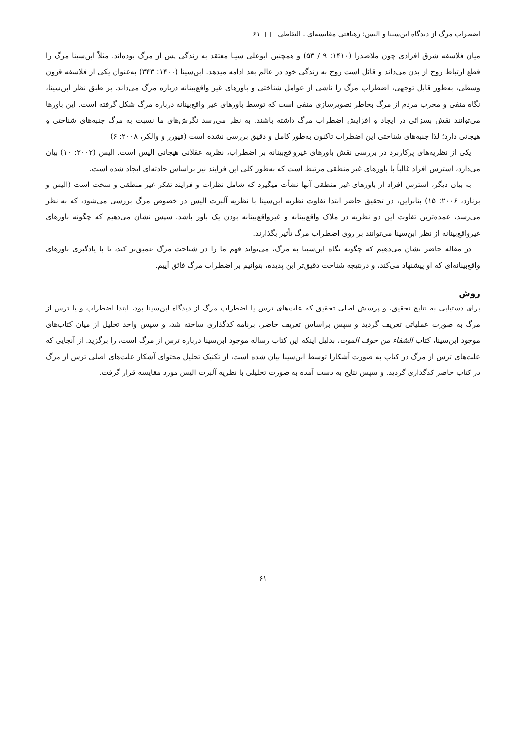اضطراب مرگ از دیدگاه ابن‌سینا و الیس: رهیافتی مقایسه‌ای ـ التقاطی □ ۶۱
میان فلاسفه شرق افرادی چون ملاصدرا (۱۴۱۰: ۹ / ۵۳) و همچنین ابوعلی سینا معتقد به زندگی پس از مرگ بوده‌اند. مثلاً ابن‌سینا مرگ را قطع ارتباط روح از بدن می‌داند و قائل است روح به زندگی خود در عالم بعد ادامه میدهد. ابن‌سینا (۱۴۰۰: ۳۴۳) به‌عنوان یکی از فلاسفه قرون وسطی، به‌طور قابل توجهی، اضطراب مرگ را ناشی از عوامل شناختی و باورهای غیر واقع‌بینانه درباره مرگ می‌داند. بر طبق نظر ابن‌سینا، نگاه منفی و مخرب مردم از مرگ بخاطر تصویرسازی منفی است که توسط باورهای غیر واقع‌بینانه درباره مرگ شکل گرفته است. این باورها می‌توانند نقش بسزائی در ایجاد و افزایش اضطراب مرگ داشته باشند. به نظر می‌رسد نگرش‌های ما نسبت به مرگ جنبه‌های شناختی و هیجانی دارد؛ لذا جنبه‌های شناختی این اضطراب تاکنون به‌طور کامل و دقیق بررسی نشده است (فیورر و والکر، ۲۰۰۸: ۶)
یکی از نظریه‌های پرکاربرد در بررسی نقش باورهای غیرواقع‌بینانه بر اضطراب، نظریه عقلانی هیجانی الیس است. الیس (۲۰۰۲: ۱۰) بیان می‌دارد، استرس افراد غالباً با باورهای غیر منطقی مرتبط است که به‌طور کلی این فرایند نیز براساس حادثه‌ای ایجاد شده است.
به بیان دیگر، استرس افراد از باورهای غیر منطقی آنها نشأت میگیرد که شامل نظرات و فرایند تفکر غیر منطقی و سخت است (الیس و برنارد، ۲۰۰۶: ۱۵) بنابراین، در تحقیق حاضر ابتدا تفاوت نظریه ابن‌سینا با نظریه آلبرت الیس در خصوص مرگ بررسی می‌شود، که به نظر می‌رسد، عمده‌ترین تفاوت این دو نظریه در ملاک واقع‌بینانه و غیرواقع‌بینانه بودن یک باور باشد. سپس نشان می‌دهیم که چگونه باورهای غیرواقع‌بینانه از نظر ابن‌سینا می‌توانند بر روی اضطراب مرگ تأثیر بگذارند.
در مقاله حاضر نشان می‌دهیم که چگونه نگاه ابن‌سینا به مرگ، می‌تواند فهم ما را در شناخت مرگ عمیق‌تر کند، تا با یادگیری باورهای واقع‌بینانه‌ای که او پیشنهاد می‌کند، و درنتیجه شناخت دقیق‌تر این پدیده، بتوانیم بر اضطراب مرگ فائق آییم.
روش
برای دستیابی به نتایج تحقیق، و پرسش اصلی تحقیق که علت‌های ترس یا اضطراب مرگ از دیدگاه ابن‌سینا بود، ابتدا اضطراب و یا ترس از مرگ به صورت عملیاتی تعریف گردید و سپس براساس تعریف حاضر، برنامه کدگذاری ساخته شد، و سپس واحد تحلیل از میان کتاب‌های موجود ابن‌سینا، کتاب الشفاء من خوف الموت، بدلیل اینکه این کتاب رساله موجود ابن‌سینا درباره ترس از مرگ است، را برگزید. از آنجایی که علت‌های ترس از مرگ در کتاب به صورت آشکارا توسط ابن‌سینا بیان شده است، از تکنیک تحلیل محتوای آشکار علت‌های اصلی ترس از مرگ در کتاب حاضر کدگذاری گردید. و سپس نتایج به دست آمده به صورت تحلیلی با نظریه آلبرت الیس مورد مقایسه قرار گرفت.
۶۱